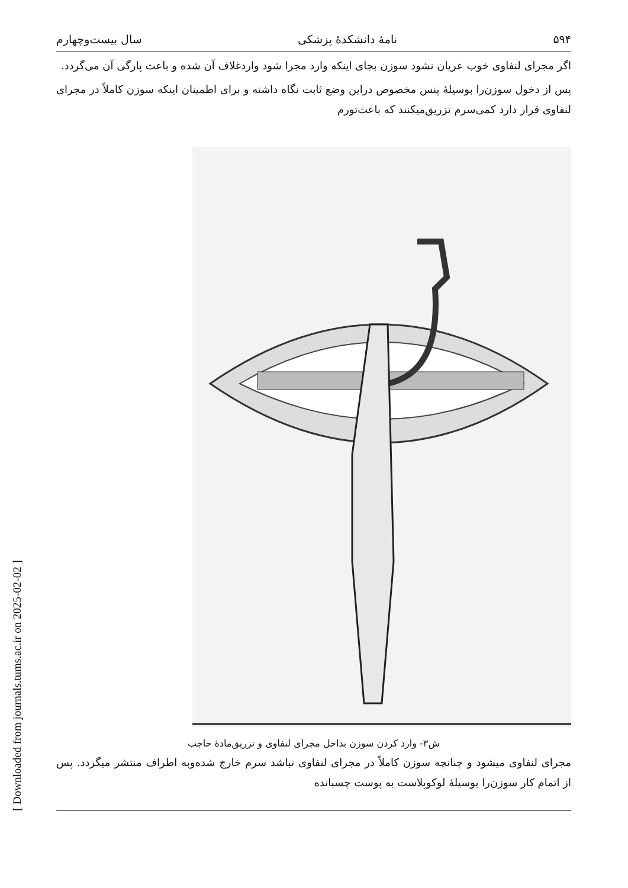[ Downloaded from journals.tums.ac.ir on 2025-02-02 ]
۵۹۴ نامهٔ دانشکدهٔ پزشکی سال بیست‌وچهارم
اگر مجرای لنفاوی خوب عریان نشود سوزن بجای اینکه وارد مجرا شود واردغلاف آن شده و باعث پارگی آن می‌گردد.
پس از دخول سوزن‌را بوسیلهٔ پنس مخصوص دراین وضع ثابت نگاه داشته و برای اطمینان اینکه سوزن کاملاً در مجرای لنفاوی قرار دارد کمی‌سرم تزریق‌میکنند که باعث‌تورم
ش۳- وارد کردن سوزن بداخل مجرای لنفاوی و تزریق‌مادهٔ حاجب
مجرای لنفاوی میشود و چنانچه سوزن کاملاً در مجرای لنفاوی نباشد سرم خارج شده‌وبه اطراف منتشر میگردد. پس از اتمام کار سوزن‌را بوسیلهٔ لوکوپلاست به پوست چسبانده